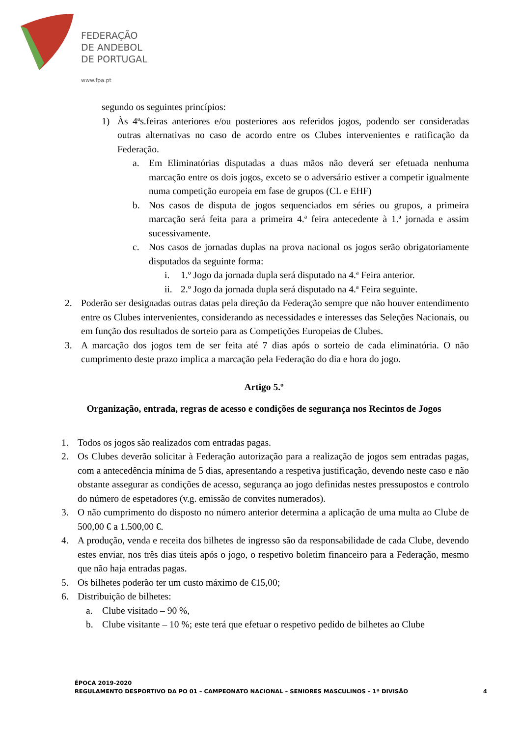FEDERAÇÃO
DE ANDEBOL
DE PORTUGAL
www.fpa.pt
segundo os seguintes princípios:
1) Às 4ªs.feiras anteriores e/ou posteriores aos referidos jogos, podendo ser consideradas outras alternativas no caso de acordo entre os Clubes intervenientes e ratificação da Federação.
a. Em Eliminatórias disputadas a duas mãos não deverá ser efetuada nenhuma marcação entre os dois jogos, exceto se o adversário estiver a competir igualmente numa competição europeia em fase de grupos (CL e EHF)
b. Nos casos de disputa de jogos sequenciados em séries ou grupos, a primeira marcação será feita para a primeira 4.ª feira antecedente à 1.ª jornada e assim sucessivamente.
c. Nos casos de jornadas duplas na prova nacional os jogos serão obrigatoriamente disputados da seguinte forma:
i. 1.º Jogo da jornada dupla será disputado na 4.ª Feira anterior.
ii. 2.º Jogo da jornada dupla será disputado na 4.ª Feira seguinte.
2. Poderão ser designadas outras datas pela direção da Federação sempre que não houver entendimento entre os Clubes intervenientes, considerando as necessidades e interesses das Seleções Nacionais, ou em função dos resultados de sorteio para as Competições Europeias de Clubes.
3. A marcação dos jogos tem de ser feita até 7 dias após o sorteio de cada eliminatória. O não cumprimento deste prazo implica a marcação pela Federação do dia e hora do jogo.
Artigo 5.º
Organização, entrada, regras de acesso e condições de segurança nos Recintos de Jogos
1. Todos os jogos são realizados com entradas pagas.
2. Os Clubes deverão solicitar à Federação autorização para a realização de jogos sem entradas pagas, com a antecedência mínima de 5 dias, apresentando a respetiva justificação, devendo neste caso e não obstante assegurar as condições de acesso, segurança ao jogo definidas nestes pressupostos e controlo do número de espetadores (v.g. emissão de convites numerados).
3. O não cumprimento do disposto no número anterior determina a aplicação de uma multa ao Clube de 500,00 € a 1.500,00 €.
4. A produção, venda e receita dos bilhetes de ingresso são da responsabilidade de cada Clube, devendo estes enviar, nos três dias úteis após o jogo, o respetivo boletim financeiro para a Federação, mesmo que não haja entradas pagas.
5. Os bilhetes poderão ter um custo máximo de €15,00;
6. Distribuição de bilhetes:
a. Clube visitado – 90 %,
b. Clube visitante – 10 %; este terá que efetuar o respetivo pedido de bilhetes ao Clube
ÉPOCA 2019-2020
REGULAMENTO DESPORTIVO DA PO 01 – CAMPEONATO NACIONAL – SENIORES MASCULINOS – 1ª DIVISÃO
4